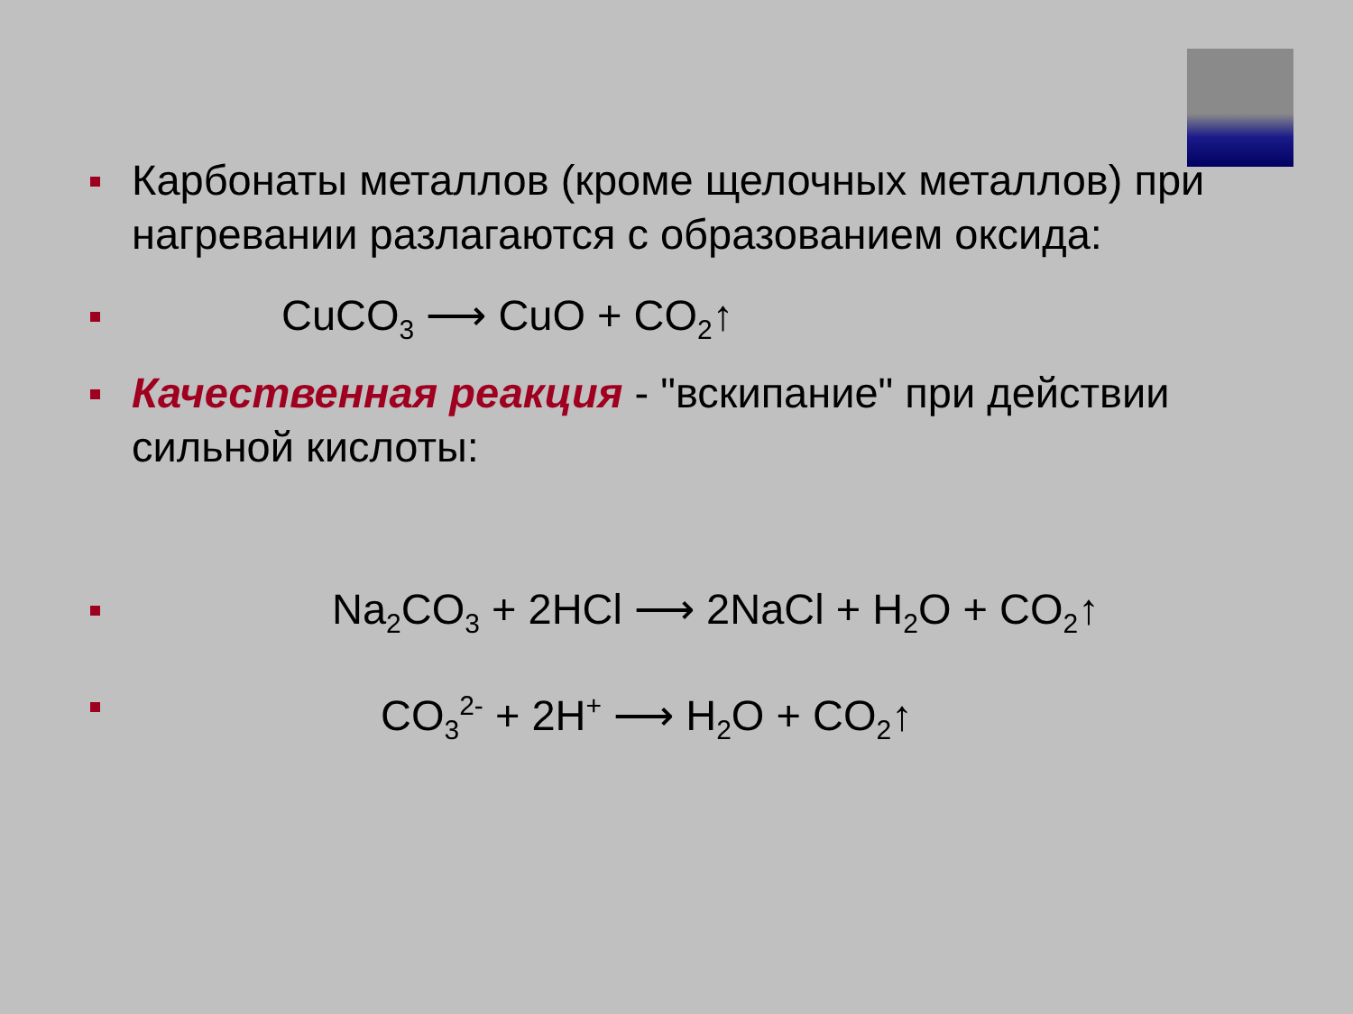Карбонаты металлов (кроме щелочных металлов) при нагревании разлагаются с образованием оксида:
CuCO<sub>3</sub> ⟶ CuO + CO<sub>2</sub>↑
Качественная реакция - "вскипание" при действии сильной кислоты:
Na<sub>2</sub>CO<sub>3</sub> + 2HCl ⟶ 2NaCl + H<sub>2</sub>O + CO<sub>2</sub>↑
CO<sub>3</sub><sup>2-</sup> + 2H<sup>+</sup> ⟶ H<sub>2</sub>O + CO<sub>2</sub>↑